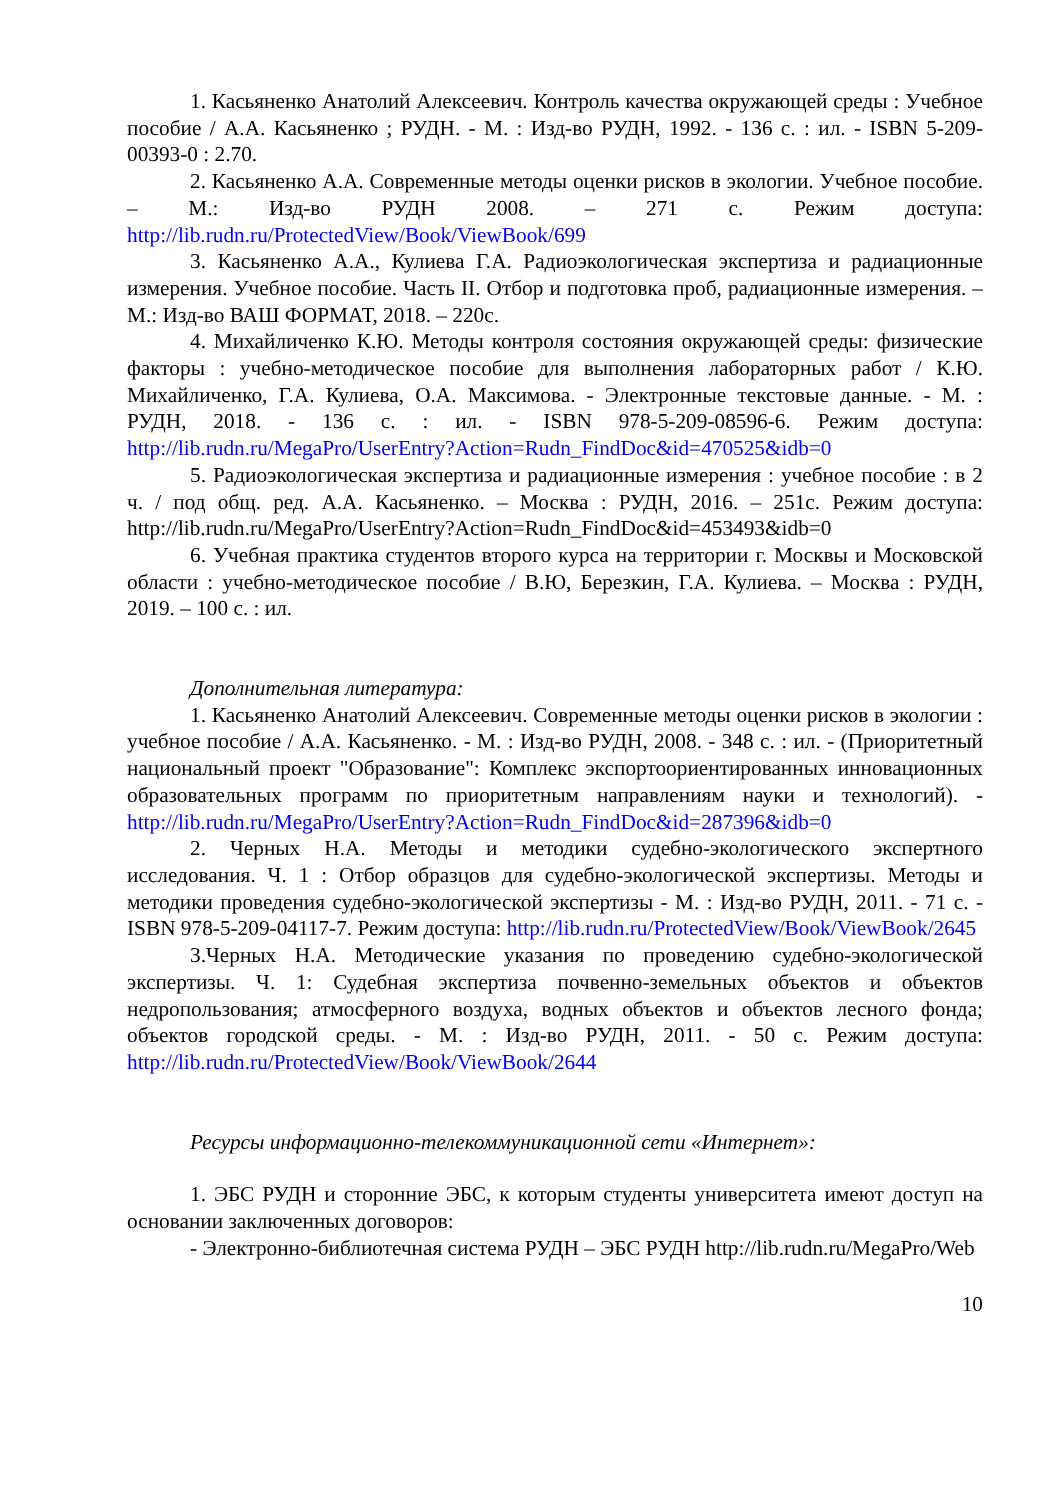1. Касьяненко Анатолий Алексеевич. Контроль качества окружающей среды : Учебное пособие / А.А. Касьяненко ; РУДН. - М. : Изд-во РУДН, 1992. - 136 с. : ил. - ISBN 5-209-00393-0 : 2.70.
2. Касьяненко А.А. Современные методы оценки рисков в экологии. Учебное пособие. – М.: Изд-во РУДН 2008. – 271 с. Режим доступа: http://lib.rudn.ru/ProtectedView/Book/ViewBook/699
3. Касьяненко А.А., Кулиева Г.А. Радиоэкологическая экспертиза и радиационные измерения. Учебное пособие. Часть II. Отбор и подготовка проб, радиационные измерения. – М.: Изд-во ВАШ ФОРМАТ, 2018. – 220с.
4. Михайличенко К.Ю. Методы контроля состояния окружающей среды: физические факторы : учебно-методическое пособие для выполнения лабораторных работ / К.Ю. Михайличенко, Г.А. Кулиева, О.А. Максимова. - Электронные текстовые данные. - М. : РУДН, 2018. - 136 с. : ил. - ISBN 978-5-209-08596-6. Режим доступа: http://lib.rudn.ru/MegaPro/UserEntry?Action=Rudn_FindDoc&id=470525&idb=0
5. Радиоэкологическая экспертиза и радиационные измерения : учебное пособие : в 2 ч. / под общ. ред. А.А. Касьяненко. – Москва : РУДН, 2016. – 251с. Режим доступа: http://lib.rudn.ru/MegaPro/UserEntry?Action=Rudn_FindDoc&id=453493&idb=0
6. Учебная практика студентов второго курса на территории г. Москвы и Московской области : учебно-методическое пособие / В.Ю, Березкин, Г.А. Кулиева. – Москва : РУДН, 2019. – 100 с. : ил.
Дополнительная литература:
1. Касьяненко Анатолий Алексеевич. Современные методы оценки рисков в экологии : учебное пособие / А.А. Касьяненко. - М. : Изд-во РУДН, 2008. - 348 с. : ил. - (Приоритетный национальный проект "Образование": Комплекс экспортоориентированных инновационных образовательных программ по приоритетным направлениям науки и технологий). - http://lib.rudn.ru/MegaPro/UserEntry?Action=Rudn_FindDoc&id=287396&idb=0
2. Черных Н.А. Методы и методики судебно-экологического экспертного исследования. Ч. 1 : Отбор образцов для судебно-экологической экспертизы. Методы и методики проведения судебно-экологической экспертизы - М. : Изд-во РУДН, 2011. - 71 с. - ISBN 978-5-209-04117-7. Режим доступа: http://lib.rudn.ru/ProtectedView/Book/ViewBook/2645
3.Черных Н.А. Методические указания по проведению судебно-экологической экспертизы. Ч. 1: Судебная экспертиза почвенно-земельных объектов и объектов недропользования; атмосферного воздуха, водных объектов и объектов лесного фонда; объектов городской среды. - М. : Изд-во РУДН, 2011. - 50 с. Режим доступа: http://lib.rudn.ru/ProtectedView/Book/ViewBook/2644
Ресурсы информационно-телекоммуникационной сети «Интернет»:
1. ЭБС РУДН и сторонние ЭБС, к которым студенты университета имеют доступ на основании заключенных договоров:
- Электронно-библиотечная система РУДН – ЭБС РУДН http://lib.rudn.ru/MegaPro/Web
10